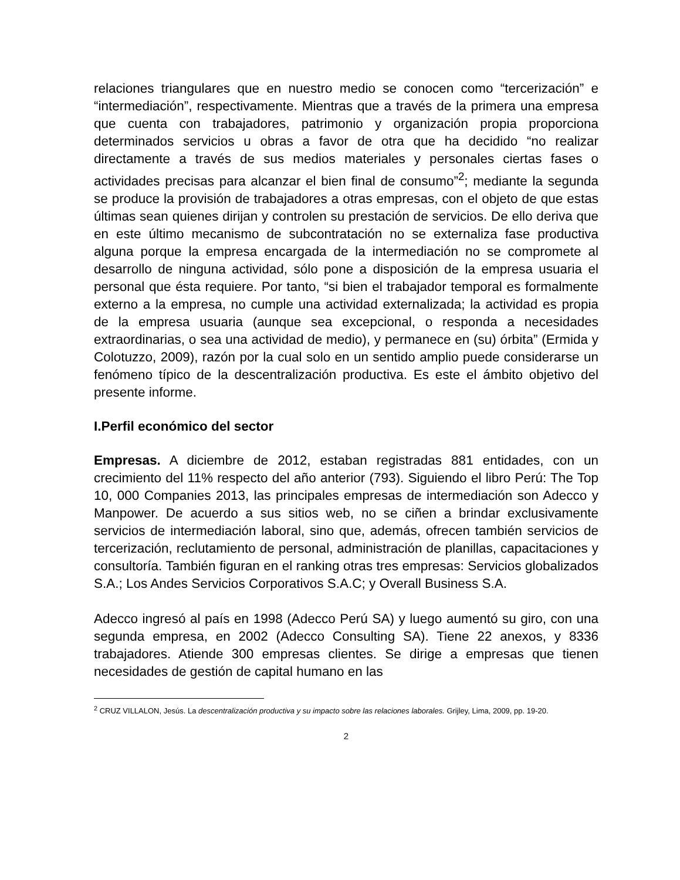relaciones triangulares que en nuestro medio se conocen como “tercerización” e “intermediación”, respectivamente. Mientras que a través de la primera una empresa que cuenta con trabajadores, patrimonio y organización propia proporciona determinados servicios u obras a favor de otra que ha decidido “no realizar directamente a través de sus medios materiales y personales ciertas fases o actividades precisas para alcanzar el bien final de consumo”<sup>2</sup>; mediante la segunda se produce la provisión de trabajadores a otras empresas, con el objeto de que estas últimas sean quienes dirijan y controlen su prestación de servicios. De ello deriva que en este último mecanismo de subcontratación no se externaliza fase productiva alguna porque la empresa encargada de la intermediación no se compromete al desarrollo de ninguna actividad, sólo pone a disposición de la empresa usuaria el personal que ésta requiere. Por tanto, “si bien el trabajador temporal es formalmente externo a la empresa, no cumple una actividad externalizada; la actividad es propia de la empresa usuaria (aunque sea excepcional, o responda a necesidades extraordinarias, o sea una actividad de medio), y permanece en (su) órbita” (Ermida y Colotuzzo, 2009), razón por la cual solo en un sentido amplio puede considerarse un fenómeno típico de la descentralización productiva. Es este el ámbito objetivo del presente informe.
I.Perfil económico del sector
Empresas. A diciembre de 2012, estaban registradas 881 entidades, con un crecimiento del 11% respecto del año anterior (793). Siguiendo el libro Perú: The Top 10, 000 Companies 2013, las principales empresas de intermediación son Adecco y Manpower. De acuerdo a sus sitios web, no se ciñen a brindar exclusivamente servicios de intermediación laboral, sino que, además, ofrecen también servicios de tercerización, reclutamiento de personal, administración de planillas, capacitaciones y consultoría. También figuran en el ranking otras tres empresas: Servicios globalizados S.A.; Los Andes Servicios Corporativos S.A.C; y Overall Business S.A.
Adecco ingresó al país en 1998 (Adecco Perú SA) y luego aumentó su giro, con una segunda empresa, en 2002 (Adecco Consulting SA). Tiene 22 anexos, y 8336 trabajadores. Atiende 300 empresas clientes. Se dirige a empresas que tienen necesidades de gestión de capital humano en las
<sup>2</sup> CRUZ VILLALON, Jesús. La descentralización productiva y su impacto sobre las relaciones laborales. Grijley, Lima, 2009, pp. 19-20.
2